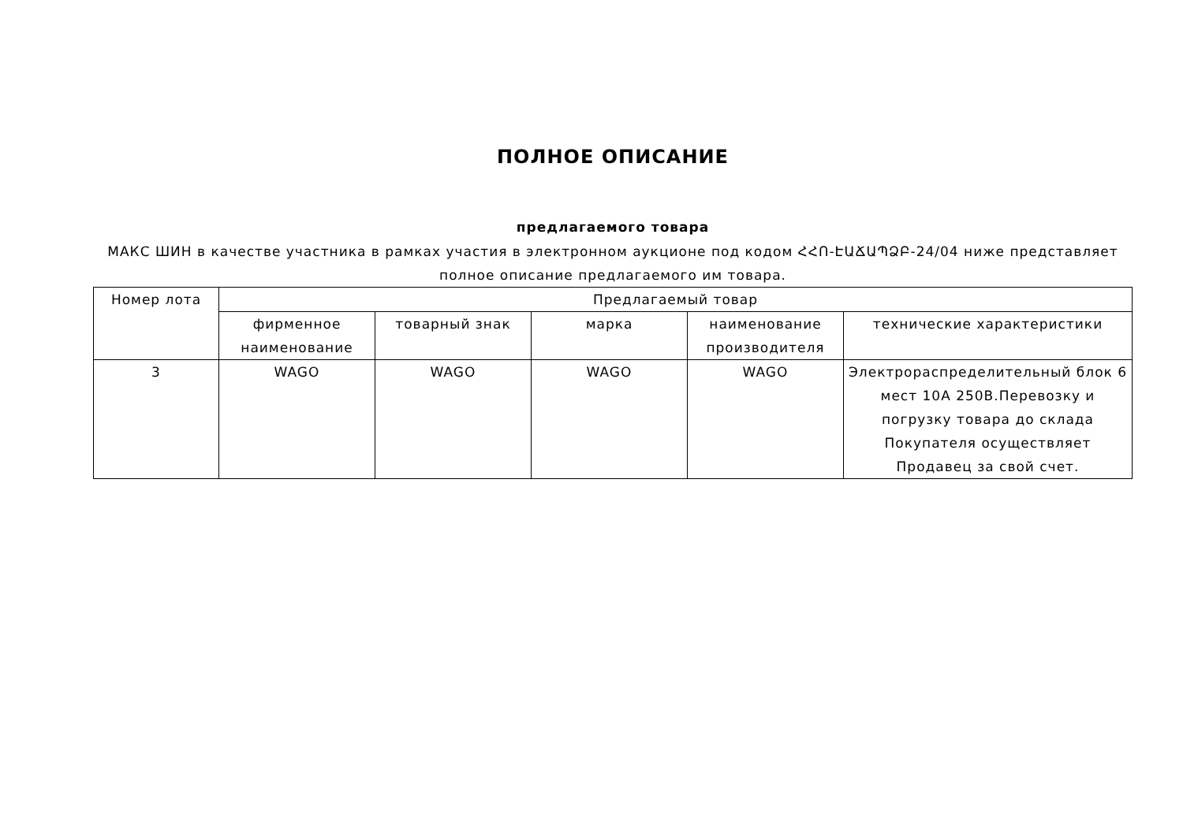ПОЛНОЕ ОПИСАНИЕ
предлагаемого товара
МАКС ШИН в качестве участника в рамках участия в электронном аукционе под кодом ՀՀՈ-ԷԱՃԱՊՁԲ-24/04 ниже представляет полное описание предлагаемого им товара.
| Номер лота | Предлагаемый товар | | | | |
| --- | --- | --- | --- | --- | --- |
| | фирменное наименование | товарный знак | марка | наименование производителя | технические характеристики |
| 3 | WAGO | WAGO | WAGO | WAGO | Электрораспределительный блок 6 мест 10A 250B.Перевозку и погрузку товара до склада Покупателя осуществляет Продавец за свой счет. |